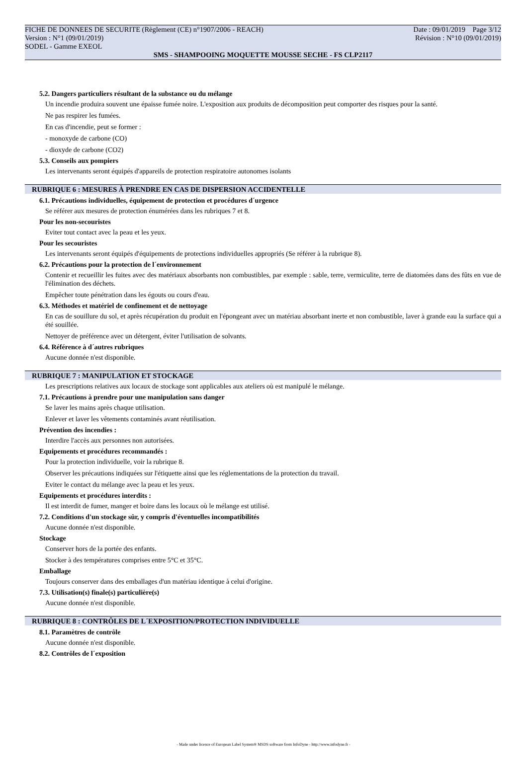FICHE DE DONNEES DE SECURITE (Règlement (CE) n°1907/2006 - REACH) Date : 09/01/2019 Page 3/12
Version : N°1 (09/01/2019) Révision : N°10 (09/01/2019)
SODEL - Gamme EXEOL
SMS - SHAMPOOING MOQUETTE MOUSSE SECHE - FS CLP2117
5.2. Dangers particuliers résultant de la substance ou du mélange
Un incendie produira souvent une épaisse fumée noire. L'exposition aux produits de décomposition peut comporter des risques pour la santé.
Ne pas respirer les fumées.
En cas d'incendie, peut se former :
- monoxyde de carbone (CO)
- dioxyde de carbone (CO2)
5.3. Conseils aux pompiers
Les intervenants seront équipés d'appareils de protection respiratoire autonomes isolants
RUBRIQUE 6 : MESURES À PRENDRE EN CAS DE DISPERSION ACCIDENTELLE
6.1. Précautions individuelles, équipement de protection et procédures d´urgence
Se référer aux mesures de protection énumérées dans les rubriques 7 et 8.
Pour les non-secouristes
Eviter tout contact avec la peau et les yeux.
Pour les secouristes
Les intervenants seront équipés d'équipements de protections individuelles appropriés (Se référer à la rubrique 8).
6.2. Précautions pour la protection de l´environnement
Contenir et recueillir les fuites avec des matériaux absorbants non combustibles, par exemple : sable, terre, vermiculite, terre de diatomées dans des fûts en vue de l'élimination des déchets.
Empêcher toute pénétration dans les égouts ou cours d'eau.
6.3. Méthodes et matériel de confinement et de nettoyage
En cas de souillure du sol, et après récupération du produit en l'épongeant avec un matériau absorbant inerte et non combustible, laver à grande eau la surface qui a été souillée.
Nettoyer de préférence avec un détergent, éviter l'utilisation de solvants.
6.4. Référence à d´autres rubriques
Aucune donnée n'est disponible.
RUBRIQUE 7 : MANIPULATION ET STOCKAGE
Les prescriptions relatives aux locaux de stockage sont applicables aux ateliers où est manipulé le mélange.
7.1. Précautions à prendre pour une manipulation sans danger
Se laver les mains après chaque utilisation.
Enlever et laver les vêtements contaminés avant réutilisation.
Prévention des incendies :
Interdire l'accès aux personnes non autorisées.
Equipements et procédures recommandés :
Pour la protection individuelle, voir la rubrique 8.
Observer les précautions indiquées sur l'étiquette ainsi que les réglementations de la protection du travail.
Eviter le contact du mélange avec la peau et les yeux.
Equipements et procédures interdits :
Il est interdit de fumer, manger et boire dans les locaux où le mélange est utilisé.
7.2. Conditions d'un stockage sûr, y compris d'éventuelles incompatibilités
Aucune donnée n'est disponible.
Stockage
Conserver hors de la portée des enfants.
Stocker à des températures comprises entre 5°C et 35°C.
Emballage
Toujours conserver dans des emballages d'un matériau identique à celui d'origine.
7.3. Utilisation(s) finale(s) particulière(s)
Aucune donnée n'est disponible.
RUBRIQUE 8 : CONTRÔLES DE L´EXPOSITION/PROTECTION INDIVIDUELLE
8.1. Paramètres de contrôle
Aucune donnée n'est disponible.
8.2. Contrôles de l´exposition
- Made under licence of European Label System® MSDS software from InfoDyne - http://www.infodyne.fr -